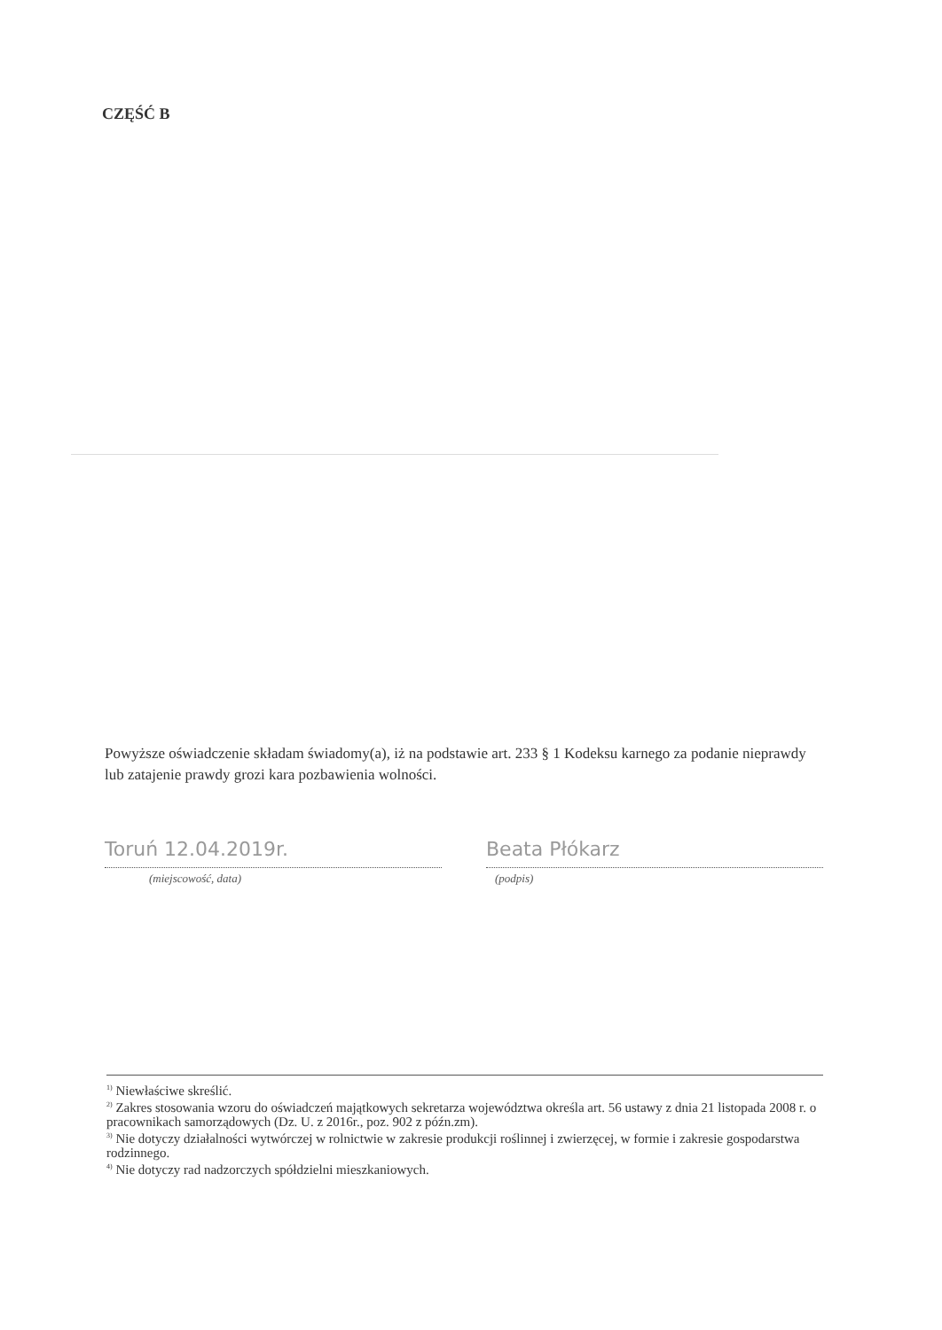CZĘŚĆ B
Powyższe oświadczenie składam świadomy(a), iż na podstawie art. 233 § 1 Kodeksu karnego za podanie nieprawdy lub zatajenie prawdy grozi kara pozbawienia wolności.
Toruń 12.04.2019r.
(miejscowość, data)
Beata Płókarz
(podpis)
<sup>1)</sup> Niewłaściwe skreślić.
<sup>2)</sup> Zakres stosowania wzoru do oświadczeń majątkowych sekretarza województwa określa art. 56 ustawy z dnia 21 listopada 2008 r. o pracownikach samorządowych (Dz. U. z 2016r., poz. 902 z późn.zm).
<sup>3)</sup> Nie dotyczy działalności wytwórczej w rolnictwie w zakresie produkcji roślinnej i zwierzęcej, w formie i zakresie gospodarstwa rodzinnego.
<sup>4)</sup> Nie dotyczy rad nadzorczych spółdzielni mieszkaniowych.